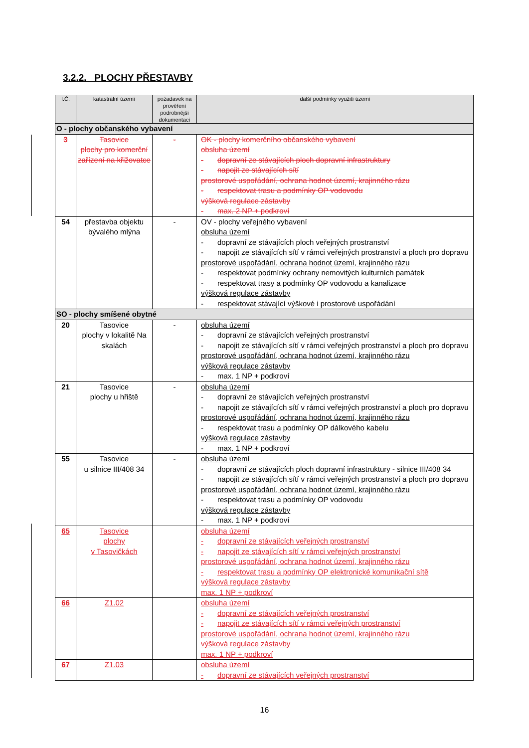3.2.2. PLOCHY PŘESTAVBY
| I.Č. | katastrální území | požadavek na prověření podrobnější dokumentací | další podmínky využití území |
| --- | --- | --- | --- |
| O - plochy občanského vybavení | | | |
| 3 | Tasovice plochy pro komerční zařízení na křižovatce | - | OK - plochy komerčního občanského vybavení obsluha území - dopravní ze stávajících ploch dopravní infrastruktury - napojit ze stávajících sítí prostorové uspořádání, ochrana hodnot území, krajinného rázu - respektovat trasu a podmínky OP vodovodu výšková regulace zástavby - max. 2 NP + podkroví |
| 54 | přestavba objektu bývalého mlýna | - | OV - plochy veřejného vybavení obsluha území - dopravní ze stávajících ploch veřejných prostranství - napojit ze stávajících sítí v rámci veřejných prostranství a ploch pro dopravu prostorové uspořádání, ochrana hodnot území, krajinného rázu - respektovat podmínky ochrany nemovitých kulturních památek - respektovat trasy a podmínky OP vodovodu a kanalizace výšková regulace zástavby - respektovat stávající výškové i prostorové uspořádání |
| SO - plochy smíšené obytné | | | |
| 20 | Tasovice plochy v lokalitě Na skalách | - | obsluha území - dopravní ze stávajících veřejných prostranství - napojit ze stávajících sítí v rámci veřejných prostranství a ploch pro dopravu prostorové uspořádání, ochrana hodnot území, krajinného rázu výšková regulace zástavby - max. 1 NP + podkroví |
| 21 | Tasovice plochy u hřiště | - | obsluha území - dopravní ze stávajících veřejných prostranství - napojit ze stávajících sítí v rámci veřejných prostranství a ploch pro dopravu prostorové uspořádání, ochrana hodnot území, krajinného rázu - respektovat trasu a podmínky OP dálkového kabelu výšková regulace zástavby - max. 1 NP + podkroví |
| 55 | Tasovice u silnice III/408 34 | - | obsluha území - dopravní ze stávajících ploch dopravní infrastruktury - silnice III/408 34 - napojit ze stávajících sítí v rámci veřejných prostranství a ploch pro dopravu prostorové uspořádání, ochrana hodnot území, krajinného rázu - respektovat trasu a podmínky OP vodovodu výšková regulace zástavby - max. 1 NP + podkroví |
| 65 | Tasovice plochy v Tasovičkách | | obsluha území - dopravní ze stávajících veřejných prostranství - napojit ze stávajících sítí v rámci veřejných prostranství prostorové uspořádání, ochrana hodnot území, krajinného rázu - respektovat trasu a podmínky OP elektronické komunikační sítě výšková regulace zástavby max. 1 NP + podkroví |
| 66 | Z1.02 | | obsluha území - dopravní ze stávajících veřejných prostranství - napojit ze stávajících sítí v rámci veřejných prostranství prostorové uspořádání, ochrana hodnot území, krajinného rázu výšková regulace zástavby max. 1 NP + podkroví |
| 67 | Z1.03 | | obsluha území - dopravní ze stávajících veřejných prostranství |
16